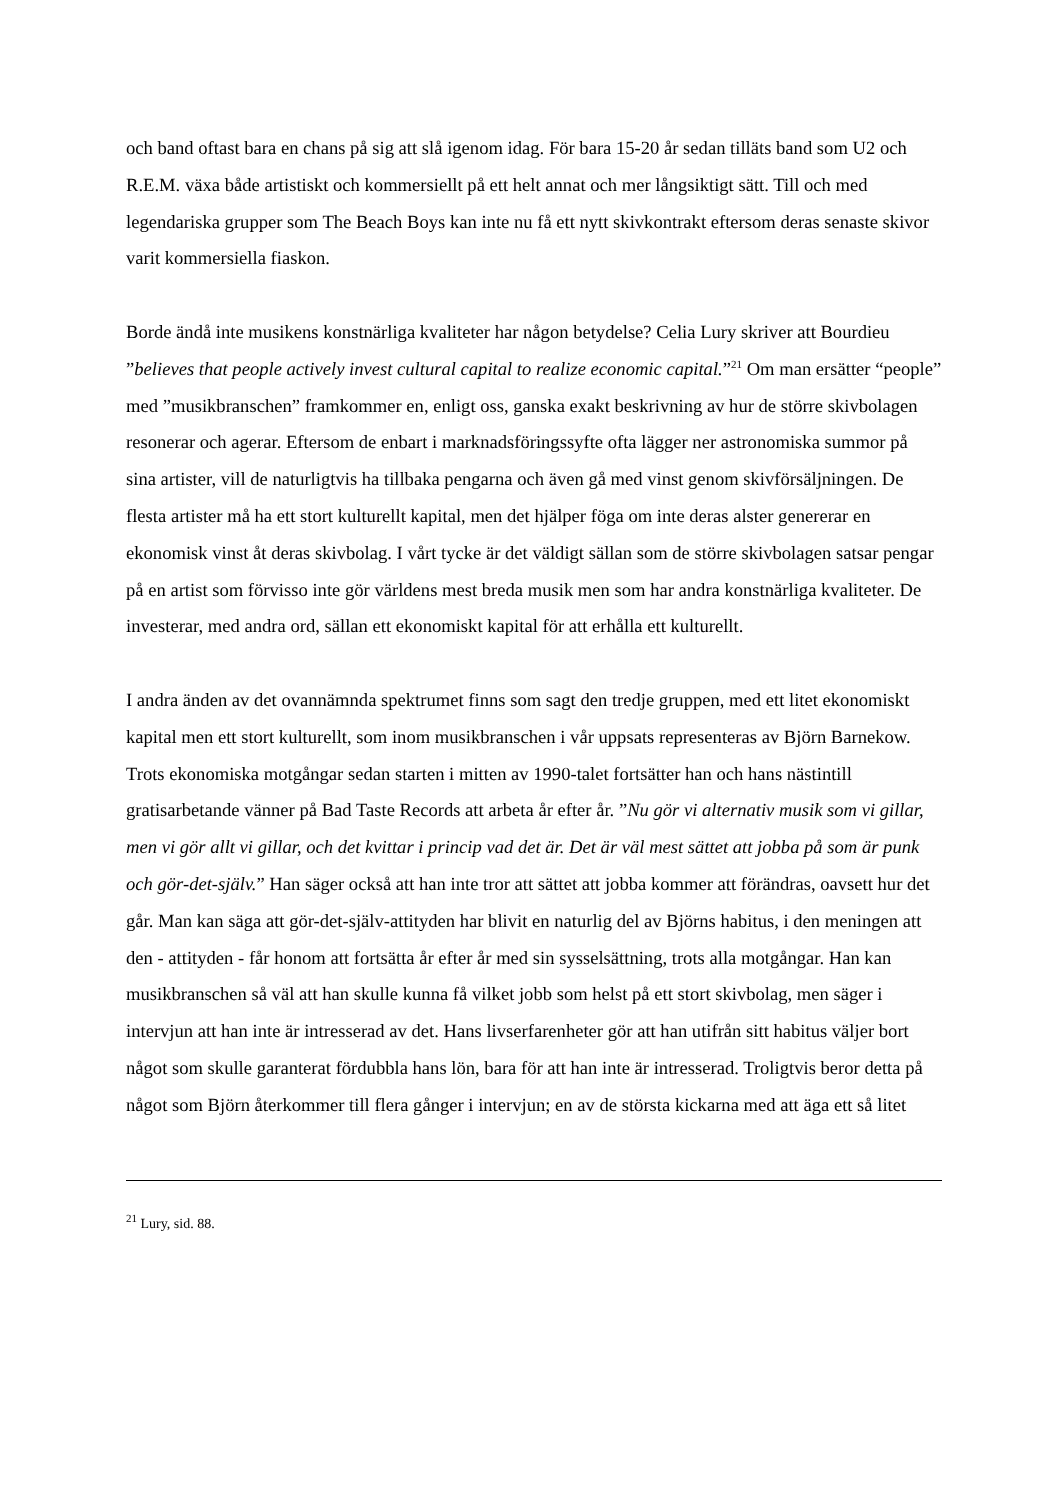och band oftast bara en chans på sig att slå igenom idag. För bara 15-20 år sedan tilläts band som U2 och R.E.M. växa både artistiskt och kommersiellt på ett helt annat och mer långsiktigt sätt. Till och med legendariska grupper som The Beach Boys kan inte nu få ett nytt skivkontrakt eftersom deras senaste skivor varit kommersiella fiaskon.
Borde ändå inte musikens konstnärliga kvaliteter har någon betydelse? Celia Lury skriver att Bourdieu ”believes that people actively invest cultural capital to realize economic capital.”<sup>21</sup> Om man ersätter “people” med ”musikbranschen” framkommer en, enligt oss, ganska exakt beskrivning av hur de större skivbolagen resonerar och agerar. Eftersom de enbart i marknadsföringssyfte ofta lägger ner astronomiska summor på sina artister, vill de naturligtvis ha tillbaka pengarna och även gå med vinst genom skivförsäljningen. De flesta artister må ha ett stort kulturellt kapital, men det hjälper föga om inte deras alster genererar en ekonomisk vinst åt deras skivbolag. I vårt tycke är det väldigt sällan som de större skivbolagen satsar pengar på en artist som förvisso inte gör världens mest breda musik men som har andra konstnärliga kvaliteter. De investerar, med andra ord, sällan ett ekonomiskt kapital för att erhålla ett kulturellt.
I andra änden av det ovannämnda spektrumet finns som sagt den tredje gruppen, med ett litet ekonomiskt kapital men ett stort kulturellt, som inom musikbranschen i vår uppsats representeras av Björn Barnekow. Trots ekonomiska motgångar sedan starten i mitten av 1990-talet fortsätter han och hans nästintill gratisarbetande vänner på Bad Taste Records att arbeta år efter år. ”Nu gör vi alternativ musik som vi gillar, men vi gör allt vi gillar, och det kvittar i princip vad det är. Det är väl mest sättet att jobba på som är punk och gör-det-själv.” Han säger också att han inte tror att sättet att jobba kommer att förändras, oavsett hur det går. Man kan säga att gör-det-själv-attityden har blivit en naturlig del av Björns habitus, i den meningen att den - attityden - får honom att fortsätta år efter år med sin sysselsättning, trots alla motgångar. Han kan musikbranschen så väl att han skulle kunna få vilket jobb som helst på ett stort skivbolag, men säger i intervjun att han inte är intresserad av det. Hans livserfarenheter gör att han utifrån sitt habitus väljer bort något som skulle garanterat fördubbla hans lön, bara för att han inte är intresserad. Troligtvis beror detta på något som Björn återkommer till flera gånger i intervjun; en av de största kickarna med att äga ett så litet
<sup>21</sup> Lury, sid. 88.